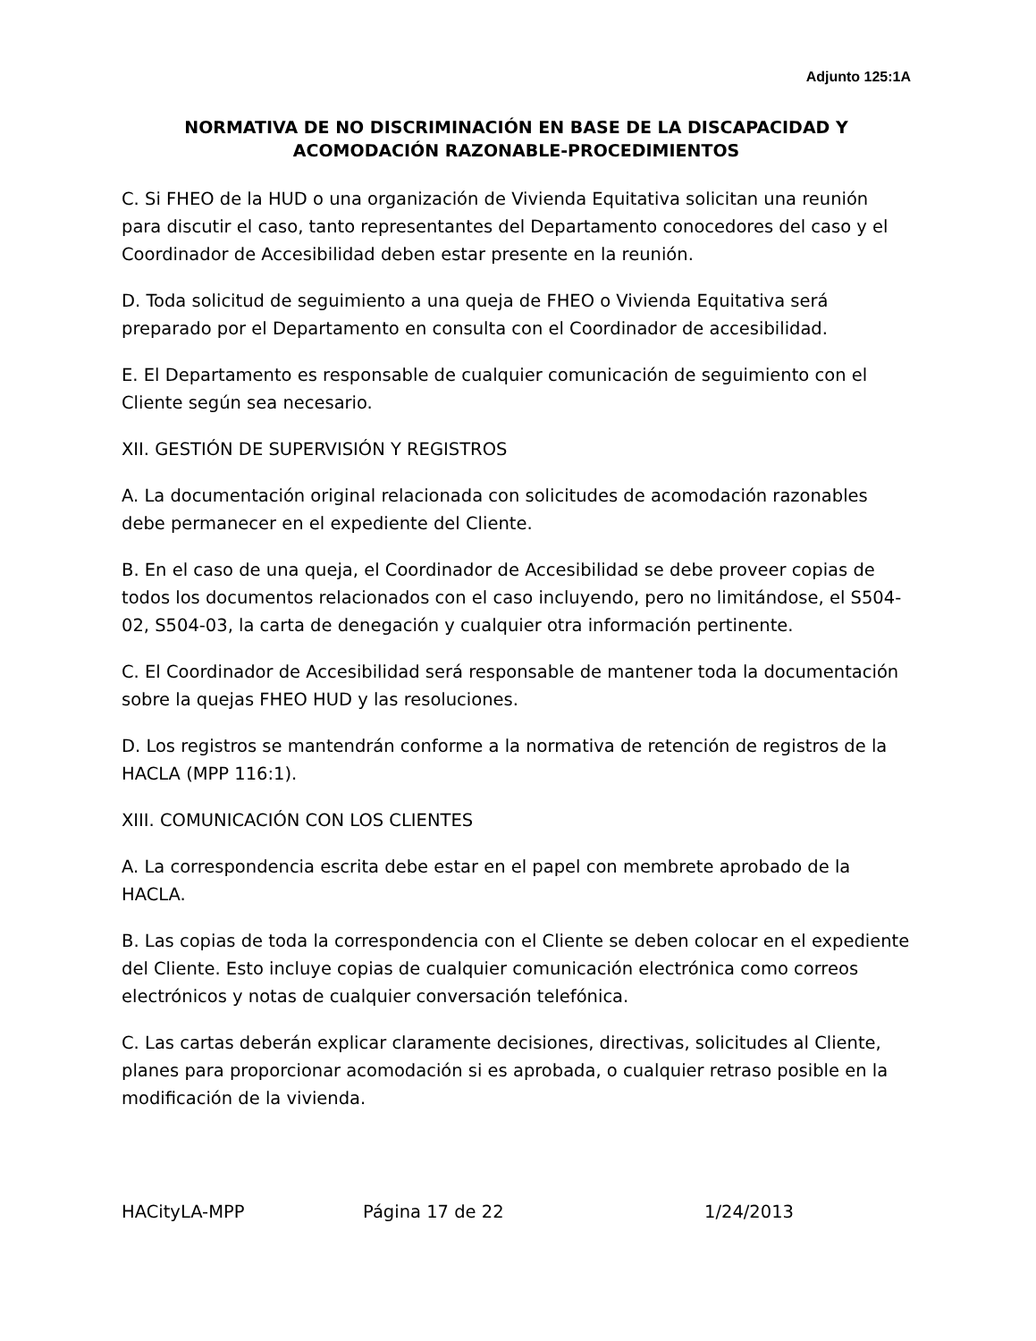Adjunto 125:1A
NORMATIVA DE NO DISCRIMINACIÓN EN BASE DE LA DISCAPACIDAD Y ACOMODACIÓN RAZONABLE-PROCEDIMIENTOS
C. Si FHEO de la HUD o una organización de Vivienda Equitativa solicitan una reunión para discutir el caso, tanto representantes del Departamento conocedores del caso y el Coordinador de Accesibilidad deben estar presente en la reunión.
D. Toda solicitud de seguimiento a una queja de FHEO o Vivienda Equitativa será preparado por el Departamento en consulta con el Coordinador de accesibilidad.
E. El Departamento es responsable de cualquier comunicación de seguimiento con el Cliente según sea necesario.
XII. GESTIÓN DE SUPERVISIÓN Y REGISTROS
A. La documentación original relacionada con solicitudes de acomodación razonables debe permanecer en el expediente del Cliente.
B. En el caso de una queja, el Coordinador de Accesibilidad se debe proveer copias de todos los documentos relacionados con el caso incluyendo, pero no limitándose, el S504-02, S504-03, la carta de denegación y cualquier otra información pertinente.
C. El Coordinador de Accesibilidad será responsable de mantener toda la documentación sobre la quejas FHEO HUD y las resoluciones.
D. Los registros se mantendrán conforme a la normativa de retención de registros de la HACLA (MPP 116:1).
XIII. COMUNICACIÓN CON LOS CLIENTES
A. La correspondencia escrita debe estar en el papel con membrete aprobado de la HACLA.
B. Las copias de toda la correspondencia con el Cliente se deben colocar en el expediente del Cliente. Esto incluye copias de cualquier comunicación electrónica como correos electrónicos y notas de cualquier conversación telefónica.
C. Las cartas deberán explicar claramente decisiones, directivas, solicitudes al Cliente, planes para proporcionar acomodación si es aprobada, o cualquier retraso posible en la modificación de la vivienda.
HACityLA-MPP Página 17 de 22 1/24/2013